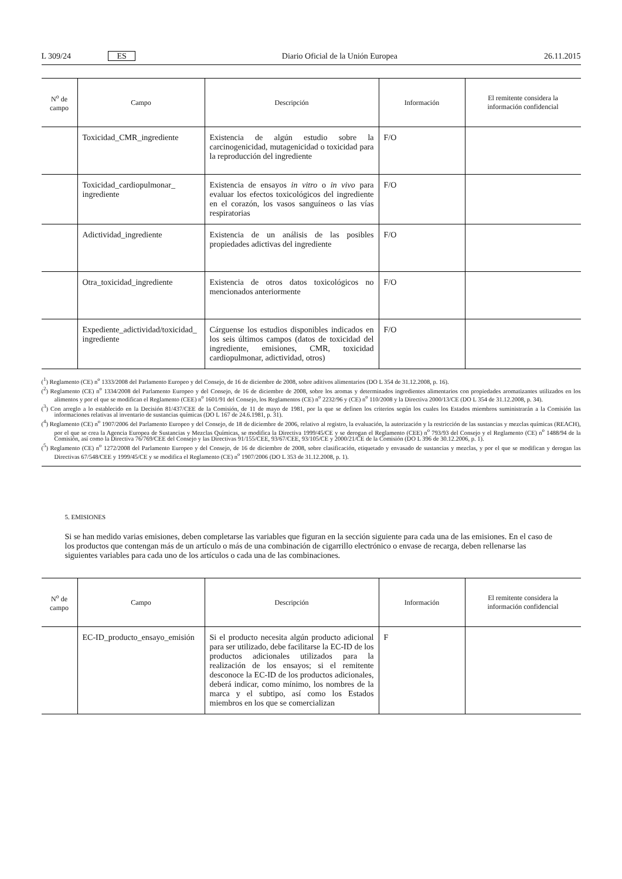L 309/24 ES Diario Oficial de la Unión Europea 26.11.2015
| N<sup>o</sup> de campo | Campo | Descripción | Información | El remitente considera la información confidencial |
| --- | --- | --- | --- | --- |
| | Toxicidad_CMR_ingrediente | Existencia de algún estudio sobre la carcinogenicidad, mutagenicidad o toxicidad para la reproducción del ingrediente | F/O | |
| | Toxicidad_cardiopulmonar_ ingrediente | Existencia de ensayos in vitro o in vivo para evaluar los efectos toxicológicos del ingrediente en el corazón, los vasos sanguíneos o las vías respiratorias | F/O | |
| | Adictividad_ingrediente | Existencia de un análisis de las posibles propiedades adictivas del ingrediente | F/O | |
| | Otra_toxicidad_ingrediente | Existencia de otros datos toxicológicos no mencionados anteriormente | F/O | |
| | Expediente_adictividad/toxicidad_ ingrediente | Cárguense los estudios disponibles indicados en los seis últimos campos (datos de toxicidad del ingrediente, emisiones, CMR, toxicidad cardiopulmonar, adictividad, otros) | F/O | |
(<sup>1</sup>) Reglamento (CE) n<sup>o</sup> 1333/2008 del Parlamento Europeo y del Consejo, de 16 de diciembre de 2008, sobre aditivos alimentarios (DO L 354 de 31.12.2008, p. 16).
(<sup>2</sup>) Reglamento (CE) n<sup>o</sup> 1334/2008 del Parlamento Europeo y del Consejo, de 16 de diciembre de 2008, sobre los aromas y determinados ingredientes alimentarios con propiedades aromatizantes utilizados en los alimentos y por el que se modifican el Reglamento (CEE) n<sup>o</sup> 1601/91 del Consejo, los Reglamentos (CE) n<sup>o</sup> 2232/96 y (CE) n<sup>o</sup> 110/2008 y la Directiva 2000/13/CE (DO L 354 de 31.12.2008, p. 34).
(<sup>3</sup>) Con arreglo a lo establecido en la Decisión 81/437/CEE de la Comisión, de 11 de mayo de 1981, por la que se definen los criterios según los cuales los Estados miembros suministrarán a la Comisión las informaciones relativas al inventario de sustancias químicas (DO L 167 de 24.6.1981, p. 31).
(<sup>4</sup>) Reglamento (CE) n<sup>o</sup> 1907/2006 del Parlamento Europeo y del Consejo, de 18 de diciembre de 2006, relativo al registro, la evaluación, la autorización y la restricción de las sustancias y mezclas químicas (REACH), por el que se crea la Agencia Europea de Sustancias y Mezclas Químicas, se modifica la Directiva 1999/45/CE y se derogan el Reglamento (CEE) n<sup>o</sup> 793/93 del Consejo y el Reglamento (CE) n<sup>o</sup> 1488/94 de la Comisión, así como la Directiva 76/769/CEE del Consejo y las Directivas 91/155/CEE, 93/67/CEE, 93/105/CE y 2000/21/CE de la Comisión (DO L 396 de 30.12.2006, p. 1).
(<sup>5</sup>) Reglamento (CE) n<sup>o</sup> 1272/2008 del Parlamento Europeo y del Consejo, de 16 de diciembre de 2008, sobre clasificación, etiquetado y envasado de sustancias y mezclas, y por el que se modifican y derogan las Directivas 67/548/CEE y 1999/45/CE y se modifica el Reglamento (CE) n<sup>o</sup> 1907/2006 (DO L 353 de 31.12.2008, p. 1).
5. EMISIONES
Si se han medido varias emisiones, deben completarse las variables que figuran en la sección siguiente para cada una de las emisiones. En el caso de los productos que contengan más de un artículo o más de una combinación de cigarrillo electrónico o envase de recarga, deben rellenarse las siguientes variables para cada uno de los artículos o cada una de las combinaciones.
| N<sup>o</sup> de campo | Campo | Descripción | Información | El remitente considera la información confidencial |
| --- | --- | --- | --- | --- |
| | EC-ID_producto_ensayo_emisión | Si el producto necesita algún producto adicional para ser utilizado, debe facilitarse la EC-ID de los productos adicionales utilizados para la realización de los ensayos; si el remitente desconoce la EC-ID de los productos adicionales, deberá indicar, como mínimo, los nombres de la marca y el subtipo, así como los Estados miembros en los que se comercializan | F | |